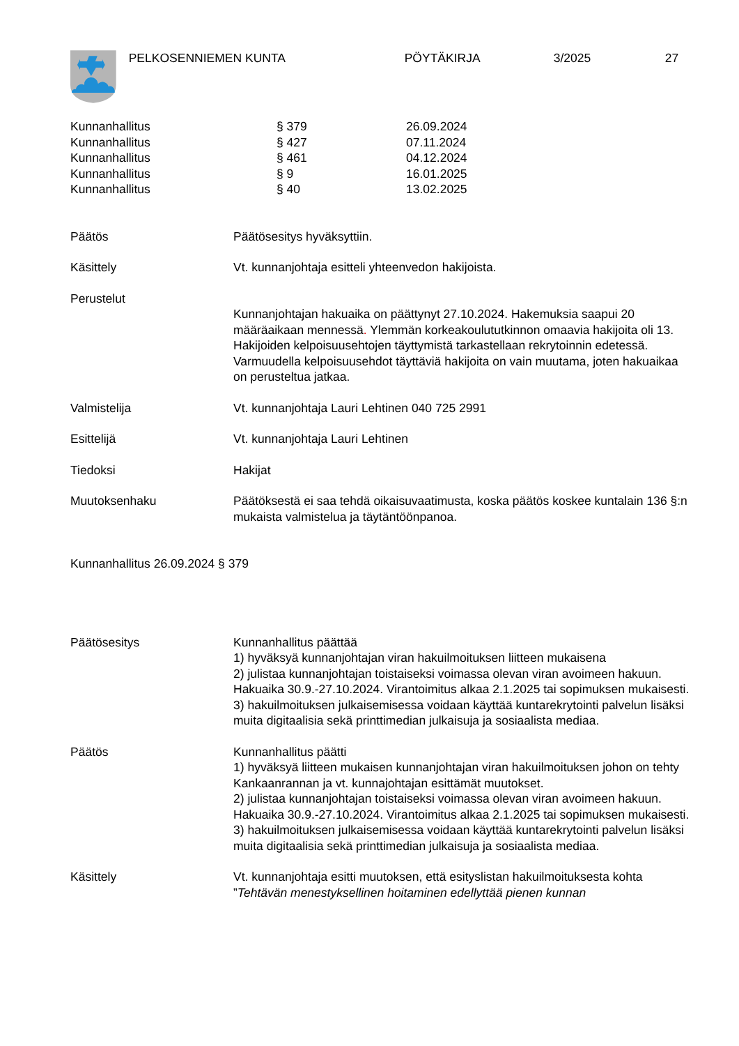PELKOSENNIEMEN KUNTA PÖYTÄKIRJA 3/2025 27
Kunnanhallitus § 379 26.09.2024
Kunnanhallitus § 427 07.11.2024
Kunnanhallitus § 461 04.12.2024
Kunnanhallitus § 9 16.01.2025
Kunnanhallitus § 40 13.02.2025
Päätös Päätösesitys hyväksyttiin.
Käsittely Vt. kunnanjohtaja esitteli yhteenvedon hakijoista.
Perustelut
Kunnanjohtajan hakuaika on päättynyt 27.10.2024. Hakemuksia saapui 20 määräaikaan mennessä. Ylemmän korkeakoulututkinnon omaavia hakijoita oli 13. Hakijoiden kelpoisuusehtojen täyttymistä tarkastellaan rekrytoinnin edetessä. Varmuudella kelpoisuusehdot täyttäviä hakijoita on vain muutama, joten hakuaikaa on perusteltua jatkaa.
Valmistelija Vt. kunnanjohtaja Lauri Lehtinen 040 725 2991
Esittelijä Vt. kunnanjohtaja Lauri Lehtinen
Tiedoksi Hakijat
Muutoksenhaku Päätöksestä ei saa tehdä oikaisuvaatimusta, koska päätös koskee kuntalain 136 §:n mukaista valmistelua ja täytäntöönpanoa.
Kunnanhallitus 26.09.2024 § 379
Päätösesitys Kunnanhallitus päättää
1) hyväksyä kunnanjohtajan viran hakuilmoituksen liitteen mukaisena
2) julistaa kunnanjohtajan toistaiseksi voimassa olevan viran avoimeen hakuun. Hakuaika 30.9.-27.10.2024. Virantoimitus alkaa 2.1.2025 tai sopimuksen mukaisesti.
3) hakuilmoituksen julkaisemisessa voidaan käyttää kuntarekrytointi palvelun lisäksi muita digitaalisia sekä printtimedian julkaisuja ja sosiaalista mediaa.
Päätös Kunnanhallitus päätti
1) hyväksyä liitteen mukaisen kunnanjohtajan viran hakuilmoituksen johon on tehty Kankaanrannan ja vt. kunnajohtajan esittämät muutokset.
2) julistaa kunnanjohtajan toistaiseksi voimassa olevan viran avoimeen hakuun. Hakuaika 30.9.-27.10.2024. Virantoimitus alkaa 2.1.2025 tai sopimuksen mukaisesti.
3) hakuilmoituksen julkaisemisessa voidaan käyttää kuntarekrytointi palvelun lisäksi muita digitaalisia sekä printtimedian julkaisuja ja sosiaalista mediaa.
Käsittely Vt. kunnanjohtaja esitti muutoksen, että esityslistan hakuilmoituksesta kohta ”Tehtävän menestyksellinen hoitaminen edellyttää pienen kunnan